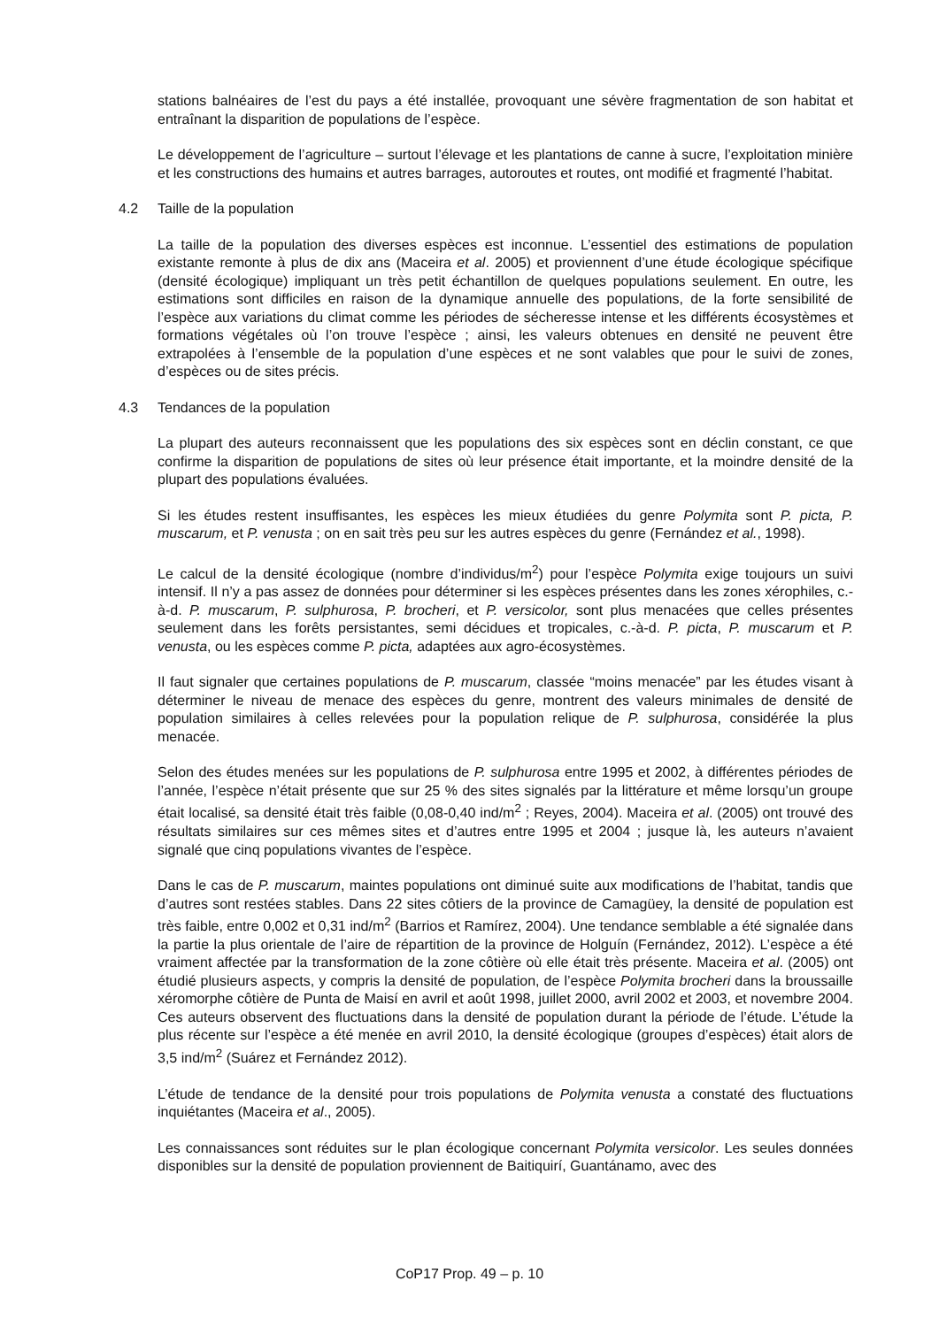stations balnéaires de l’est du pays a été installée, provoquant une sévère fragmentation de son habitat et entraînant la disparition de populations de l’espèce.
Le développement de l’agriculture – surtout l’élevage et les plantations de canne à sucre, l’exploitation minière et les constructions des humains et autres barrages, autoroutes et routes, ont modifié et fragmenté l’habitat.
4.2 Taille de la population
La taille de la population des diverses espèces est inconnue. L’essentiel des estimations de population existante remonte à plus de dix ans (Maceira et al. 2005) et proviennent d’une étude écologique spécifique (densité écologique) impliquant un très petit échantillon de quelques populations seulement. En outre, les estimations sont difficiles en raison de la dynamique annuelle des populations, de la forte sensibilité de l’espèce aux variations du climat comme les périodes de sécheresse intense et les différents écosystèmes et formations végétales où l’on trouve l’espèce ; ainsi, les valeurs obtenues en densité ne peuvent être extrapolées à l’ensemble de la population d’une espèces et ne sont valables que pour le suivi de zones, d’espèces ou de sites précis.
4.3 Tendances de la population
La plupart des auteurs reconnaissent que les populations des six espèces sont en déclin constant, ce que confirme la disparition de populations de sites où leur présence était importante, et la moindre densité de la plupart des populations évaluées.
Si les études restent insuffisantes, les espèces les mieux étudiées du genre Polymita sont P. picta, P. muscarum, et P. venusta ; on en sait très peu sur les autres espèces du genre (Fernández et al., 1998).
Le calcul de la densité écologique (nombre d’individus/m<sup>2</sup>) pour l’espèce Polymita exige toujours un suivi intensif. Il n’y a pas assez de données pour déterminer si les espèces présentes dans les zones xérophiles, c.-à-d. P. muscarum, P. sulphurosa, P. brocheri, et P. versicolor, sont plus menacées que celles présentes seulement dans les forêts persistantes, semi décidues et tropicales, c.-à-d. P. picta, P. muscarum et P. venusta, ou les espèces comme P. picta, adaptées aux agro-écosystèmes.
Il faut signaler que certaines populations de P. muscarum, classée “moins menacée” par les études visant à déterminer le niveau de menace des espèces du genre, montrent des valeurs minimales de densité de population similaires à celles relevées pour la population relique de P. sulphurosa, considérée la plus menacée.
Selon des études menées sur les populations de P. sulphurosa entre 1995 et 2002, à différentes périodes de l’année, l’espèce n’était présente que sur 25 % des sites signalés par la littérature et même lorsqu’un groupe était localisé, sa densité était très faible (0,08-0,40 ind/m<sup>2</sup> ; Reyes, 2004). Maceira et al. (2005) ont trouvé des résultats similaires sur ces mêmes sites et d’autres entre 1995 et 2004 ; jusque là, les auteurs n’avaient signalé que cinq populations vivantes de l’espèce.
Dans le cas de P. muscarum, maintes populations ont diminué suite aux modifications de l’habitat, tandis que d’autres sont restées stables. Dans 22 sites côtiers de la province de Camagüey, la densité de population est très faible, entre 0,002 et 0,31 ind/m<sup>2</sup> (Barrios et Ramírez, 2004). Une tendance semblable a été signalée dans la partie la plus orientale de l’aire de répartition de la province de Holguín (Fernández, 2012). L’espèce a été vraiment affectée par la transformation de la zone côtière où elle était très présente. Maceira et al. (2005) ont étudié plusieurs aspects, y compris la densité de population, de l’espèce Polymita brocheri dans la broussaille xéromorphe côtière de Punta de Maisí en avril et août 1998, juillet 2000, avril 2002 et 2003, et novembre 2004. Ces auteurs observent des fluctuations dans la densité de population durant la période de l’étude. L’étude la plus récente sur l’espèce a été menée en avril 2010, la densité écologique (groupes d’espèces) était alors de 3,5 ind/m<sup>2</sup> (Suárez et Fernández 2012).
L’étude de tendance de la densité pour trois populations de Polymita venusta a constaté des fluctuations inquiétantes (Maceira et al., 2005).
Les connaissances sont réduites sur le plan écologique concernant Polymita versicolor. Les seules données disponibles sur la densité de population proviennent de Baitiquirí, Guantánamo, avec des
CoP17 Prop. 49 – p. 10